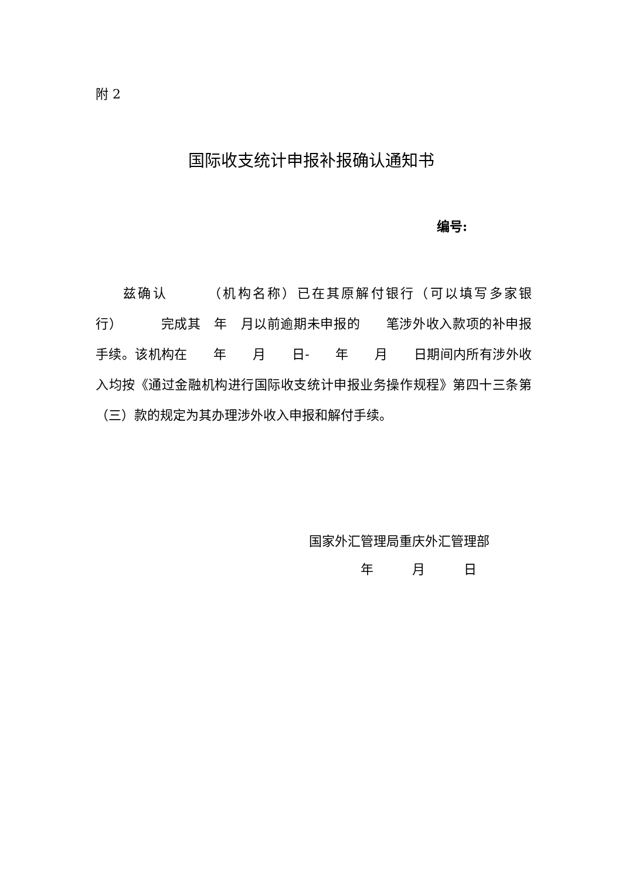附 2
国际收支统计申报补报确认通知书
编号:
  兹确认   （机构名称）已在其原解付银行（可以填写多家银行）   完成其 年 月以前逾期未申报的  笔涉外收入款项的补申报手续。该机构在  年  月  日-  年  月  日期间内所有涉外收入均按《通过金融机构进行国际收支统计申报业务操作规程》第四十三条第（三）款的规定为其办理涉外收入申报和解付手续。
国家外汇管理局重庆外汇管理部
    年   月   日